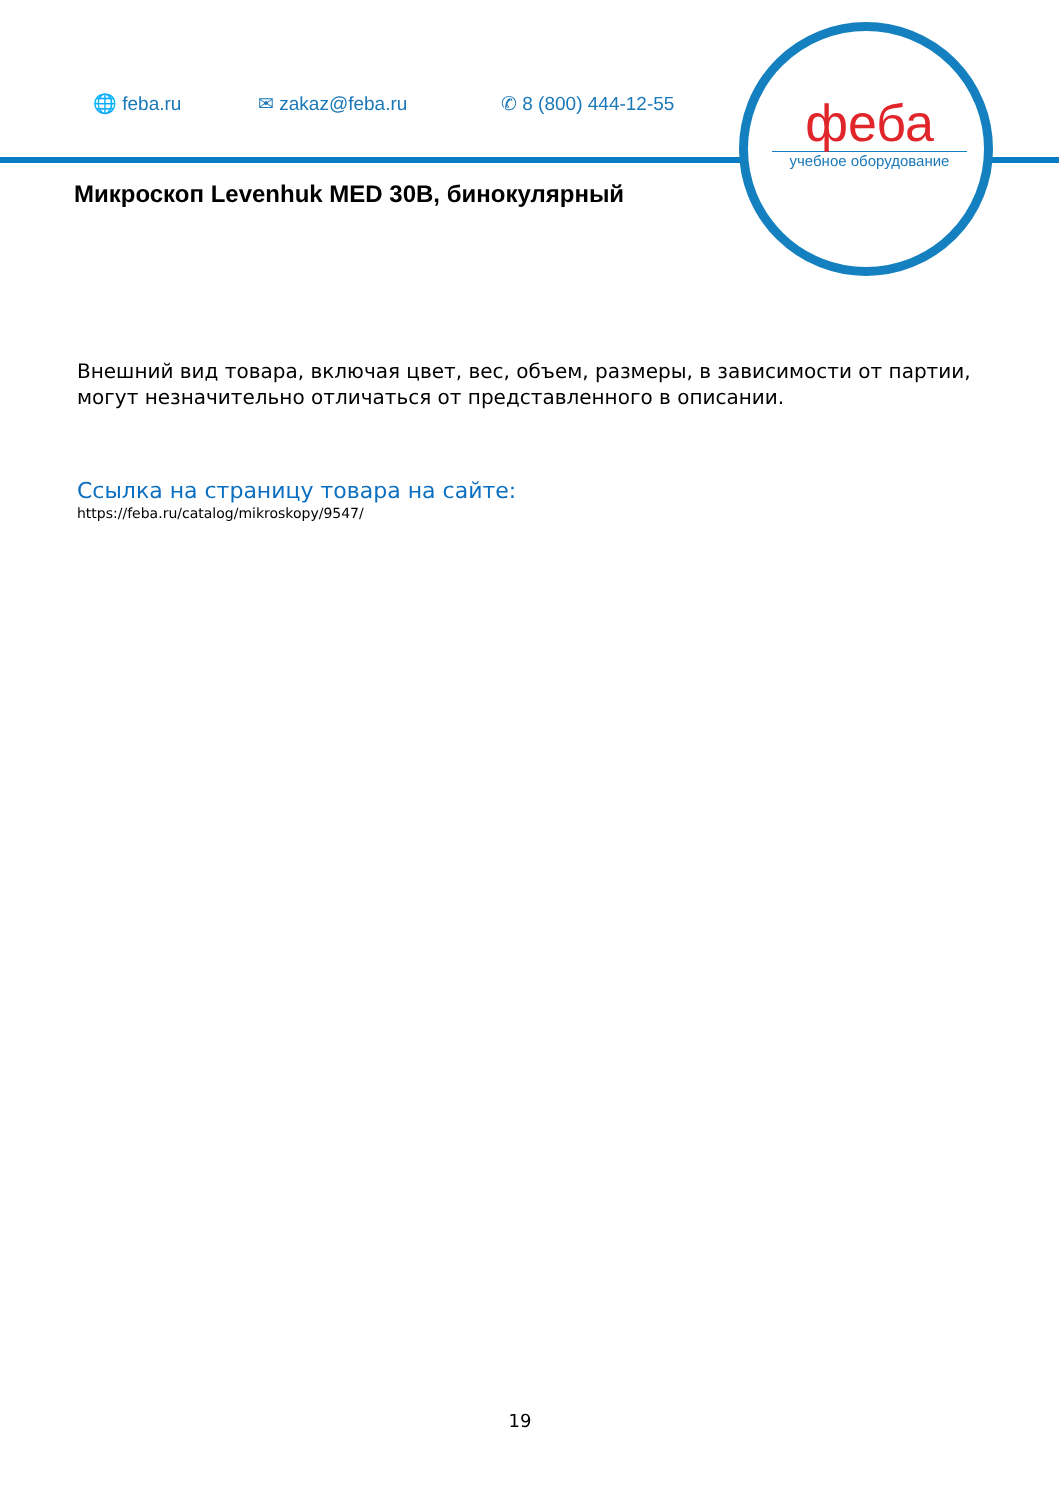🌐 feba.ru ✉ zakaz@feba.ru ✆ 8 (800) 444-12-55
феба
учебное оборудование
Микроскоп Levenhuk MED 30B, бинокулярный
Внешний вид товара, включая цвет, вес, объем, размеры, в зависимости от партии, могут незначительно отличаться от представленного в описании.
Ссылка на страницу товара на сайте:
https://feba.ru/catalog/mikroskopy/9547/
19